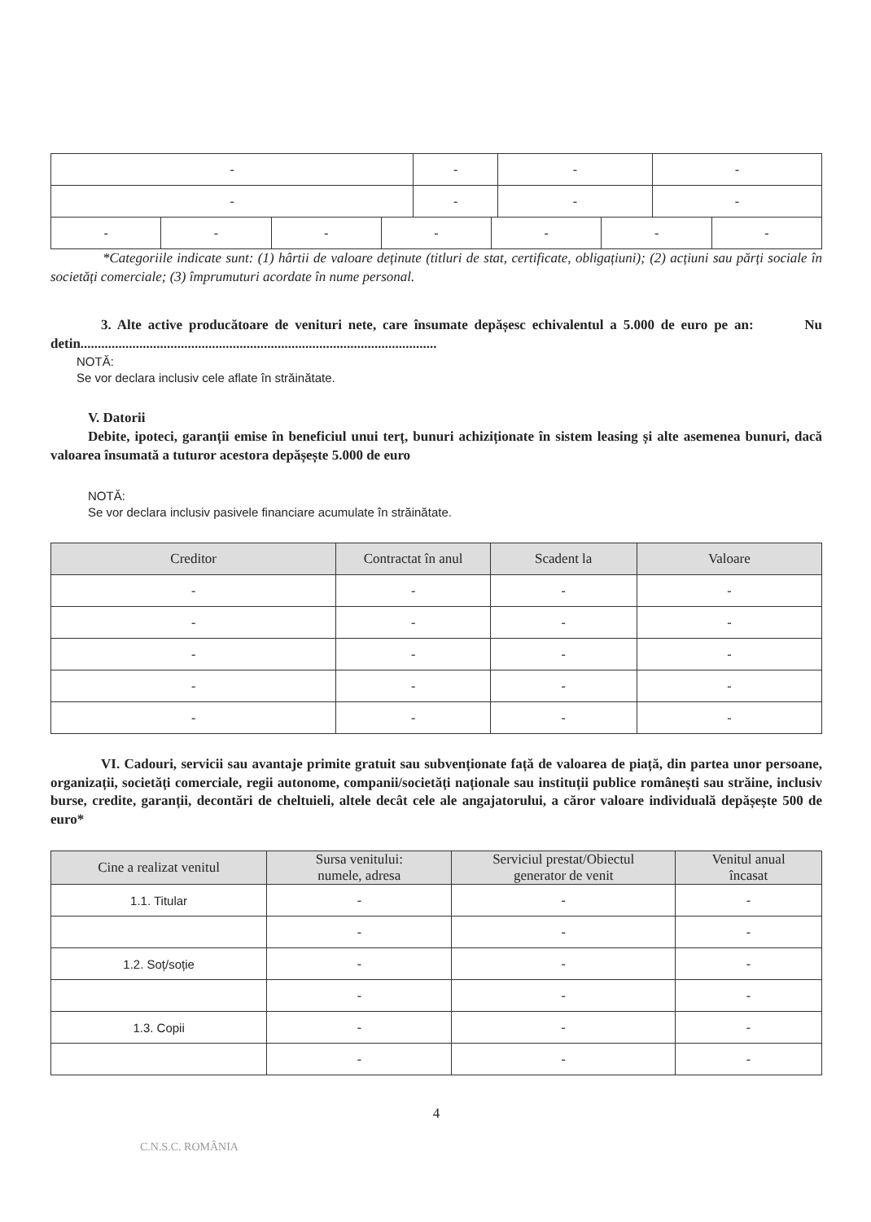| - | - | - | - |
| - | - | - | - |
| - | - | - | - | - | - | - |
*Categoriile indicate sunt: (1) hârtii de valoare deținute (titluri de stat, certificate, obligațiuni); (2) acțiuni sau părți sociale în societăți comerciale; (3) împrumuturi acordate în nume personal.
3. Alte active producătoare de venituri nete, care însumate depășesc echivalentul a 5.000 de euro pe an: Nu detin.......................................................................................................
NOTĂ:
Se vor declara inclusiv cele aflate în străinătate.
V. Datorii
Debite, ipoteci, garanții emise în beneficiul unui terț, bunuri achiziționate în sistem leasing și alte asemenea bunuri, dacă valoarea însumată a tuturor acestora depășește 5.000 de euro
NOTĂ:
Se vor declara inclusiv pasivele financiare acumulate în străinătate.
| Creditor | Contractat în anul | Scadent la | Valoare |
| --- | --- | --- | --- |
| - | - | - | - |
| - | - | - | - |
| - | - | - | - |
| - | - | - | - |
| - | - | - | - |
VI. Cadouri, servicii sau avantaje primite gratuit sau subvenționate față de valoarea de piață, din partea unor persoane, organizații, societăți comerciale, regii autonome, companii/societăți naționale sau instituții publice românești sau străine, inclusiv burse, credite, garanții, decontări de cheltuieli, altele decât cele ale angajatorului, a căror valoare individuală depășește 500 de euro*
| Cine a realizat venitul | Sursa venitului: numele, adresa | Serviciul prestat/Obiectul generator de venit | Venitul anual încasat |
| --- | --- | --- | --- |
| 1.1. Titular | - | - | - |
| | - | - | - |
| 1.2. Soț/soție | - | - | - |
| | - | - | - |
| 1.3. Copii | - | - | - |
| | - | - | - |
4
C.N.S.C. ROMÂNIA